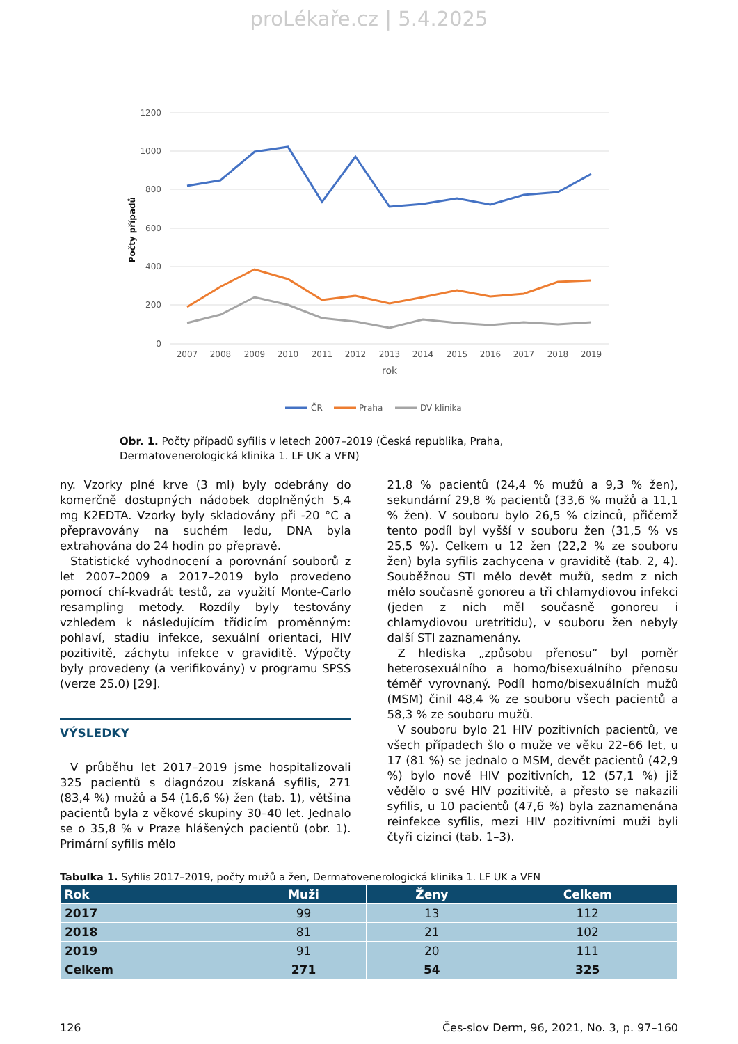proLékaře.cz | 5.4.2025
1200
1000
800
600
400
200
0
Počty případů
2007
2008
2009
2010
2011
2012
2013
2014
2015
2016
2017
2018
2019
rok
ČR
Praha
DV klinika
Obr. 1. Počty případů syfilis v letech 2007–2019 (Česká republika, Praha, Dermatovenerologická klinika 1. LF UK a VFN)
ny. Vzorky plné krve (3 ml) byly odebrány do komerčně dostupných nádobek doplněných 5,4 mg K2EDTA. Vzorky byly skladovány při -20 °C a přepravovány na suchém ledu, DNA byla extrahována do 24 hodin po přepravě.
Statistické vyhodnocení a porovnání souborů z let 2007–2009 a 2017–2019 bylo provedeno pomocí chí-kvadrát testů, za využití Monte-Carlo resampling metody. Rozdíly byly testovány vzhledem k následujícím třídicím proměnným: pohlaví, stadiu infekce, sexuální orientaci, HIV pozitivitě, záchytu infekce v graviditě. Výpočty byly provedeny (a verifikovány) v programu SPSS (verze 25.0) [29].
VÝSLEDKY
V průběhu let 2017–2019 jsme hospitalizovali 325 pacientů s diagnózou získaná syfilis, 271 (83,4 %) mužů a 54 (16,6 %) žen (tab. 1), většina pacientů byla z věkové skupiny 30–40 let. Jednalo se o 35,8 % v Praze hlášených pacientů (obr. 1). Primární syfilis mělo
21,8 % pacientů (24,4 % mužů a 9,3 % žen), sekundární 29,8 % pacientů (33,6 % mužů a 11,1 % žen). V souboru bylo 26,5 % cizinců, přičemž tento podíl byl vyšší v souboru žen (31,5 % vs 25,5 %). Celkem u 12 žen (22,2 % ze souboru žen) byla syfilis zachycena v graviditě (tab. 2, 4). Souběžnou STI mělo devět mužů, sedm z nich mělo současně gonoreu a tři chlamydiovou infekci (jeden z nich měl současně gonoreu i chlamydiovou uretritidu), v souboru žen nebyly další STI zaznamenány.
Z hlediska „způsobu přenosu“ byl poměr heterosexuálního a homo/bisexuálního přenosu téměř vyrovnaný. Podíl homo/bisexuálních mužů (MSM) činil 48,4 % ze souboru všech pacientů a 58,3 % ze souboru mužů.
V souboru bylo 21 HIV pozitivních pacientů, ve všech případech šlo o muže ve věku 22–66 let, u 17 (81 %) se jednalo o MSM, devět pacientů (42,9 %) bylo nově HIV pozitivních, 12 (57,1 %) již vědělo o své HIV pozitivitě, a přesto se nakazili syfilis, u 10 pacientů (47,6 %) byla zaznamenána reinfekce syfilis, mezi HIV pozitivními muži byli čtyři cizinci (tab. 1–3).
Tabulka 1. Syfilis 2017–2019, počty mužů a žen, Dermatovenerologická klinika 1. LF UK a VFN
| Rok | Muži | Ženy | Celkem |
| --- | --- | --- | --- |
| 2017 | 99 | 13 | 112 |
| 2018 | 81 | 21 | 102 |
| 2019 | 91 | 20 | 111 |
| Celkem | 271 | 54 | 325 |
126 Čes-slov Derm, 96, 2021, No. 3, p. 97–160